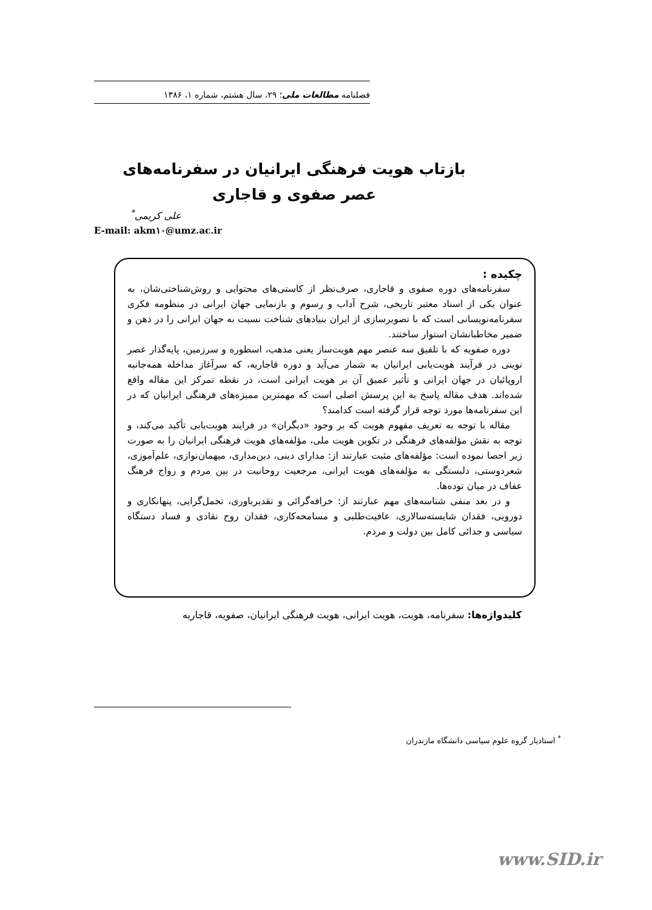فصلنامه مطالعات ملی؛ ۲۹، سال هشتم، شماره ۱، ۱۳۸۶
بازتاب هویت فرهنگی ایرانیان در سفرنامه‌های
عصر صفوی و قاجاری
علی کریمی<sup>*</sup>
E-mail: akm۱۰@umz.ac.ir
چکیده :
سفرنامه‌های دوره صفوی و قاجاری، صرف‌نظر از کاستی‌های محتوایی و روش‌شناختی‌شان، به عنوان یکی از اسناد معتبر تاریخی، شرح آداب و رسوم و بازنمایی جهان ایرانی در منظومه فکری سفرنامه‌نویسانی است که با تصویرسازی از ایران بنیادهای شناخت نسبت به جهان ایرانی را در ذهن و ضمیر مخاطبانشان استوار ساختند.
دوره صفویه که با تلفیق سه عنصر مهم هویت‌ساز یعنی مذهب، اسطوره و سرزمین، پایه‌گذار عصر نوینی در فرآیند هویت‌یابی ایرانیان به شمار می‌آید و دوره قاجاریه، که سرآغاز مداخله همه‌جانبه اروپائیان در جهان ایرانی و تأثیر عمیق آن بر هویت ایرانی است، در نقطه تمرکز این مقاله واقع شده‌اند. هدف مقاله پاسخ به این پرسش اصلی است که مهمترین ممیزه‌های فرهنگی ایرانیان که در این سفرنامه‌ها مورد توجه قرار گرفته است کدامند؟
مقاله با توجه به تعریف مفهوم هویت که بر وجود «دیگران» در فرایند هویت‌یابی تأکید می‌کند، و توجه به نقش مؤلفه‌های فرهنگی در تکوین هویت ملی، مؤلفه‌های هویت فرهنگی ایرانیان را به صورت زیر احصا نموده است: مؤلفه‌های مثبت عبارتند از: مدارای دینی، دین‌مداری، میهمان‌نوازی، علم‌آموزی، شعردوستی، دلبستگی به مؤلفه‌های هویت ایرانی، مرجعیت روحانیت در بین مردم و رواج فرهنگ عفاف در میان توده‌ها.
و در بعد منفی شناسه‌های مهم عبارتند از: خرافه‌گرائی و تقدیرباوری، تجمل‌گرایی، پنهانکاری و دورویی، فقدان شایسته‌سالاری، عافیت‌طلبی و مسامحه‌کاری، فقدان روح نقادی و فساد دستگاه سیاسی و جدائی کامل بین دولت و مردم.
کلیدواژه‌ها: سفرنامه، هویت، هویت ایرانی، هویت فرهنگی ایرانیان، صفویه، قاجاریه
<sup>*</sup> استادیار گروه علوم سیاسی دانشگاه مازندران
www.SID.ir